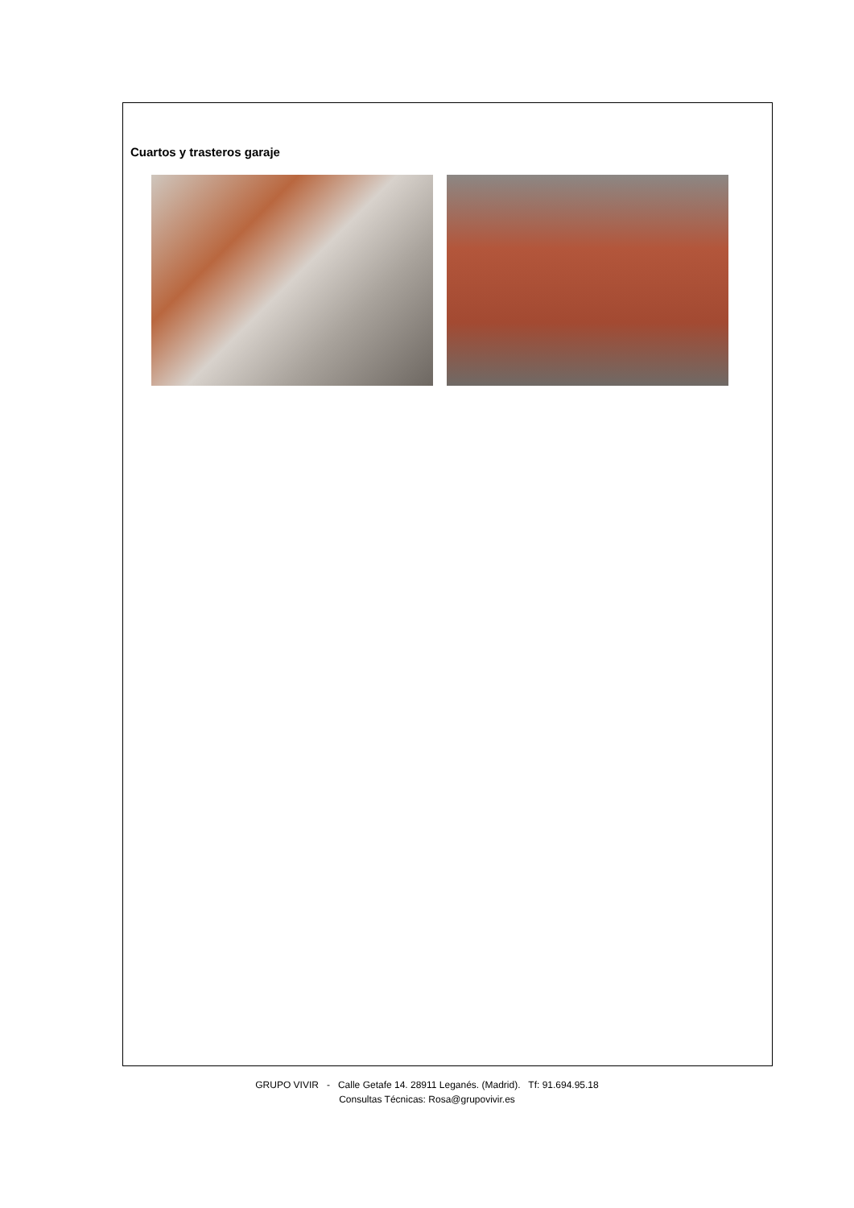Cuartos y trasteros garaje
GRUPO VIVIR - Calle Getafe 14. 28911 Leganés. (Madrid). Tf: 91.694.95.18
Consultas Técnicas: Rosa@grupovivir.es